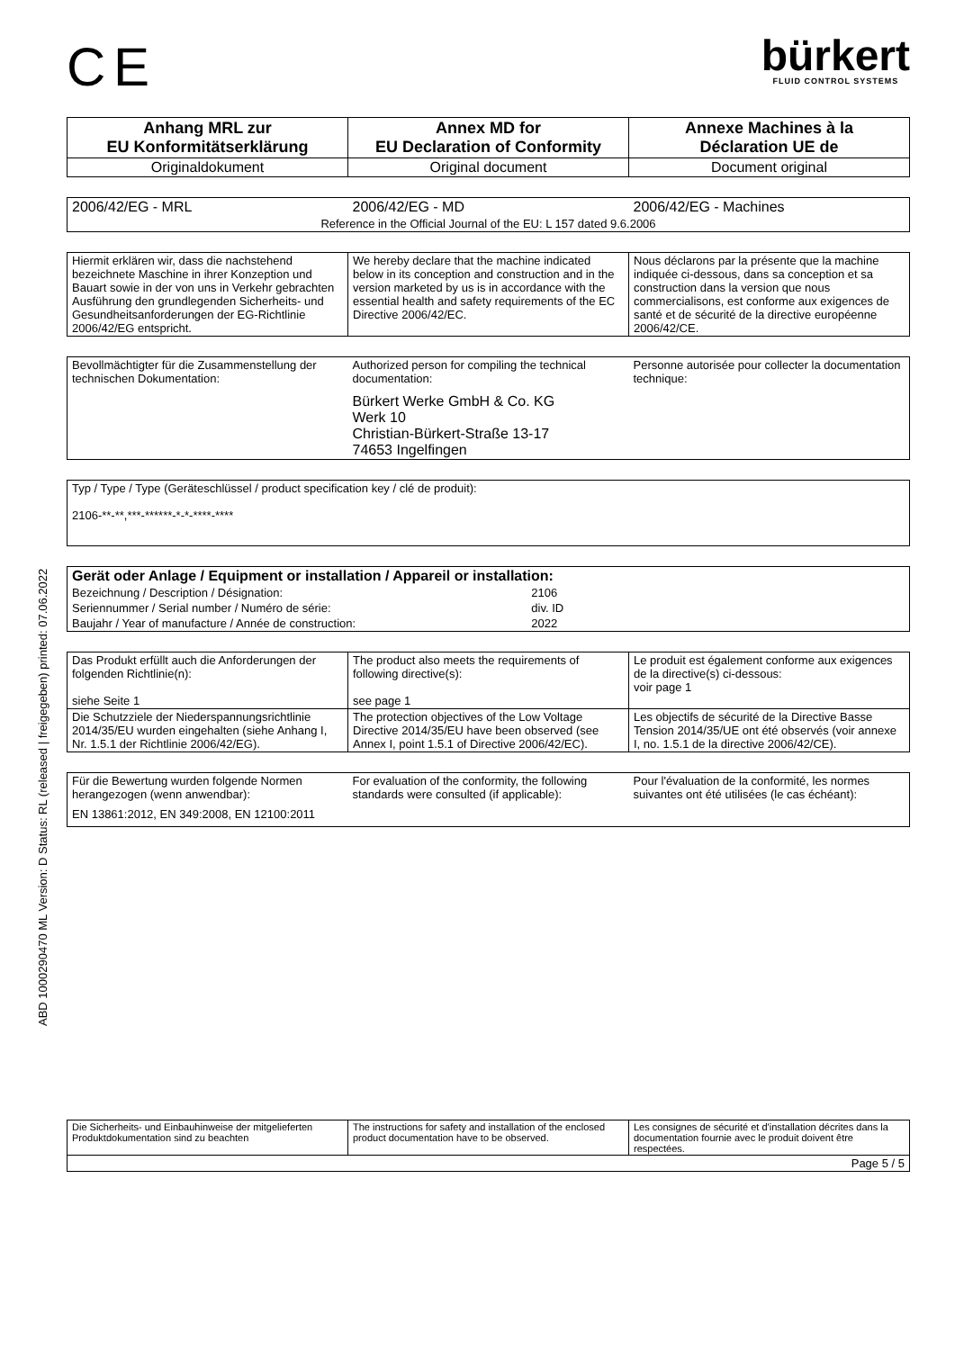ABD 1000290470 ML Version: D Status: RL (released | freigegeben) printed: 07.06.2022
C E
bürkert
FLUID CONTROL SYSTEMS
| Anhang MRL zur EU Konformitätserklärung | Annex MD for EU Declaration of Conformity | Annexe Machines à la Déclaration UE de |
| --- | --- | --- |
| Originaldokument | Original document | Document original |
| 2006/42/EG - MRL | 2006/42/EG - MD | 2006/42/EG - Machines |
| Reference in the Official Journal of the EU: L 157 dated 9.6.2006 | | |
| Hiermit erklären wir, dass die nachstehend bezeichnete Maschine in ihrer Konzeption und Bauart sowie in der von uns in Verkehr gebrachten Ausführung den grundlegenden Sicherheits- und Gesundheitsanforderungen der EG-Richtlinie 2006/42/EG entspricht. | We hereby declare that the machine indicated below in its conception and construction and in the version marketed by us is in accordance with the essential health and safety requirements of the EC Directive 2006/42/EC. | Nous déclarons par la présente que la machine indiquée ci-dessous, dans sa conception et sa construction dans la version que nous commercialisons, est conforme aux exigences de santé et de sécurité de la directive européenne 2006/42/CE. |
| Bevollmächtigter für die Zusammenstellung der technischen Dokumentation: | Authorized person for compiling the technical documentation: | Personne autorisée pour collecter la documentation technique: |
| | Bürkert Werke GmbH & Co. KG Werk 10 Christian-Bürkert-Straße 13-17 74653 Ingelfingen | |
| Typ / Type / Type (Geräteschlüssel / product specification key / clé de produit): 2106-**-**,***-******-*-*-****-**** |
| Gerät oder Anlage / Equipment or installation / Appareil or installation: | |
| Bezeichnung / Description / Désignation: | 2106 |
| Seriennummer / Serial number / Numéro de série: | div. ID |
| Baujahr / Year of manufacture / Année de construction: | 2022 |
| Das Produkt erfüllt auch die Anforderungen der folgenden Richtlinie(n): siehe Seite 1 | The product also meets the requirements of following directive(s): see page 1 | Le produit est également conforme aux exigences de la directive(s) ci-dessous: voir page 1 |
| Die Schutzziele der Niederspannungsrichtlinie 2014/35/EU wurden eingehalten (siehe Anhang I, Nr. 1.5.1 der Richtlinie 2006/42/EG). | The protection objectives of the Low Voltage Directive 2014/35/EU have been observed (see Annex I, point 1.5.1 of Directive 2006/42/EC). | Les objectifs de sécurité de la Directive Basse Tension 2014/35/UE ont été observés (voir annexe I, no. 1.5.1 de la directive 2006/42/CE). |
| Für die Bewertung wurden folgende Normen herangezogen (wenn anwendbar): | For evaluation of the conformity, the following standards were consulted (if applicable): | Pour l'évaluation de la conformité, les normes suivantes ont été utilisées (le cas échéant): |
| EN 13861:2012, EN 349:2008, EN 12100:2011 | | |
| Die Sicherheits- und Einbauhinweise der mitgelieferten Produktdokumentation sind zu beachten | The instructions for safety and installation of the enclosed product documentation have to be observed. | Les consignes de sécurité et d'installation décrites dans la documentation fournie avec le produit doivent être respectées. |
| Page 5 / 5 | | |